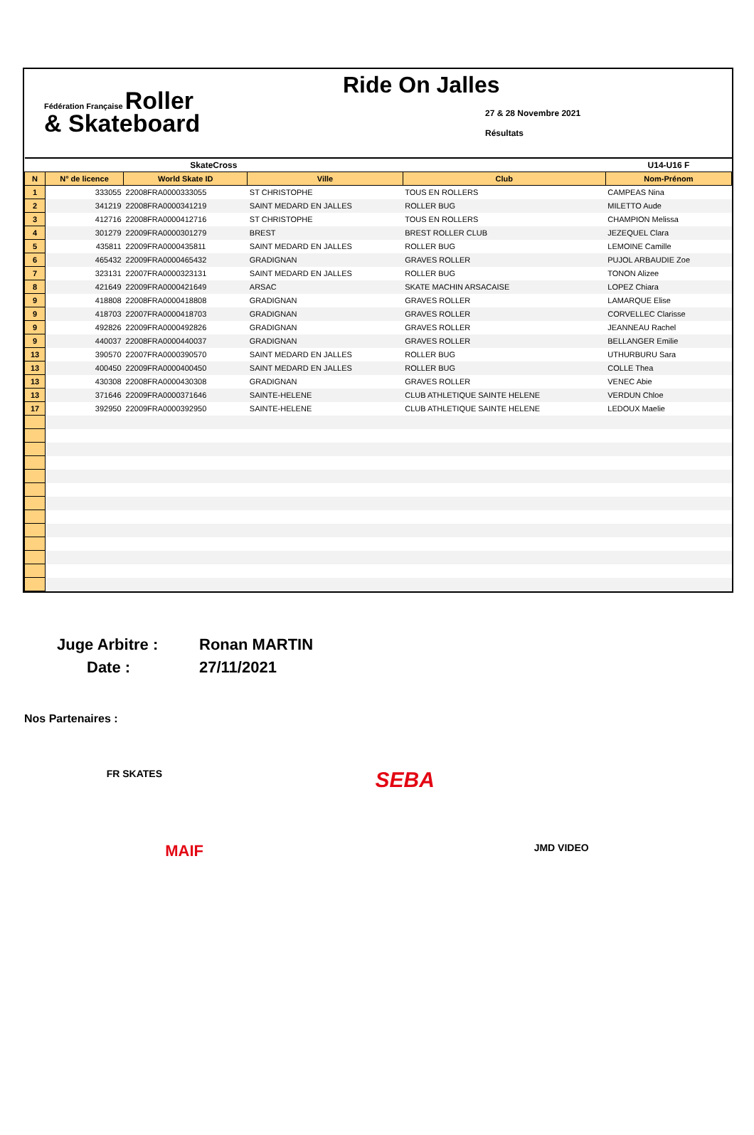Fédération Française Roller
& Skateboard
Ride On Jalles
27 & 28 Novembre 2021
Résultats
| SkateCross | | | | | U14-U16 F |
| N | N° de licence | World Skate ID | Ville | Club | Nom-Prénom |
| 1 | 333055 | 22008FRA0000333055 | ST CHRISTOPHE | TOUS EN ROLLERS | CAMPEAS Nina |
| 2 | 341219 | 22008FRA0000341219 | SAINT MEDARD EN JALLES | ROLLER BUG | MILETTO Aude |
| 3 | 412716 | 22008FRA0000412716 | ST CHRISTOPHE | TOUS EN ROLLERS | CHAMPION Melissa |
| 4 | 301279 | 22009FRA0000301279 | BREST | BREST ROLLER CLUB | JEZEQUEL Clara |
| 5 | 435811 | 22009FRA0000435811 | SAINT MEDARD EN JALLES | ROLLER BUG | LEMOINE Camille |
| 6 | 465432 | 22009FRA0000465432 | GRADIGNAN | GRAVES ROLLER | PUJOL ARBAUDIE Zoe |
| 7 | 323131 | 22007FRA0000323131 | SAINT MEDARD EN JALLES | ROLLER BUG | TONON Alizee |
| 8 | 421649 | 22009FRA0000421649 | ARSAC | SKATE MACHIN ARSACAISE | LOPEZ Chiara |
| 9 | 418808 | 22008FRA0000418808 | GRADIGNAN | GRAVES ROLLER | LAMARQUE Elise |
| 9 | 418703 | 22007FRA0000418703 | GRADIGNAN | GRAVES ROLLER | CORVELLEC Clarisse |
| 9 | 492826 | 22009FRA0000492826 | GRADIGNAN | GRAVES ROLLER | JEANNEAU Rachel |
| 9 | 440037 | 22008FRA0000440037 | GRADIGNAN | GRAVES ROLLER | BELLANGER Emilie |
| 13 | 390570 | 22007FRA0000390570 | SAINT MEDARD EN JALLES | ROLLER BUG | UTHURBURU Sara |
| 13 | 400450 | 22009FRA0000400450 | SAINT MEDARD EN JALLES | ROLLER BUG | COLLE Thea |
| 13 | 430308 | 22008FRA0000430308 | GRADIGNAN | GRAVES ROLLER | VENEC Abie |
| 13 | 371646 | 22009FRA0000371646 | SAINTE-HELENE | CLUB ATHLETIQUE SAINTE HELENE | VERDUN Chloe |
| 17 | 392950 | 22009FRA0000392950 | SAINTE-HELENE | CLUB ATHLETIQUE SAINTE HELENE | LEDOUX Maelie |
Juge Arbitre :
Ronan MARTIN
Date :
27/11/2021
Nos Partenaires :
FR SKATES SEBA
MAIF JMD VIDEO